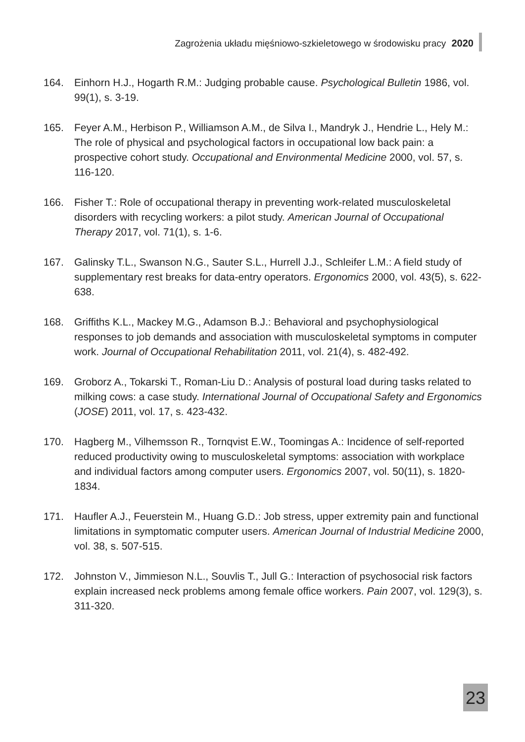Zagrożenia układu mięśniowo-szkieletowego w środowisku pracy 2020
164. Einhorn H.J., Hogarth R.M.: Judging probable cause. Psychological Bulletin 1986, vol. 99(1), s. 3-19.
165. Feyer A.M., Herbison P., Williamson A.M., de Silva I., Mandryk J., Hendrie L., Hely M.: The role of physical and psychological factors in occupational low back pain: a prospective cohort study. Occupational and Environmental Medicine 2000, vol. 57, s. 116-120.
166. Fisher T.: Role of occupational therapy in preventing work-related musculoskeletal disorders with recycling workers: a pilot study. American Journal of Occupational Therapy 2017, vol. 71(1), s. 1-6.
167. Galinsky T.L., Swanson N.G., Sauter S.L., Hurrell J.J., Schleifer L.M.: A field study of supplementary rest breaks for data-entry operators. Ergonomics 2000, vol. 43(5), s. 622-638.
168. Griffiths K.L., Mackey M.G., Adamson B.J.: Behavioral and psychophysiological responses to job demands and association with musculoskeletal symptoms in computer work. Journal of Occupational Rehabilitation 2011, vol. 21(4), s. 482-492.
169. Groborz A., Tokarski T., Roman-Liu D.: Analysis of postural load during tasks related to milking cows: a case study. International Journal of Occupational Safety and Ergonomics (JOSE) 2011, vol. 17, s. 423-432.
170. Hagberg M., Vilhemsson R., Tornqvist E.W., Toomingas A.: Incidence of self-reported reduced productivity owing to musculoskeletal symptoms: association with workplace and individual factors among computer users. Ergonomics 2007, vol. 50(11), s. 1820-1834.
171. Haufler A.J., Feuerstein M., Huang G.D.: Job stress, upper extremity pain and functional limitations in symptomatic computer users. American Journal of Industrial Medicine 2000, vol. 38, s. 507-515.
172. Johnston V., Jimmieson N.L., Souvlis T., Jull G.: Interaction of psychosocial risk factors explain increased neck problems among female office workers. Pain 2007, vol. 129(3), s. 311-320.
23